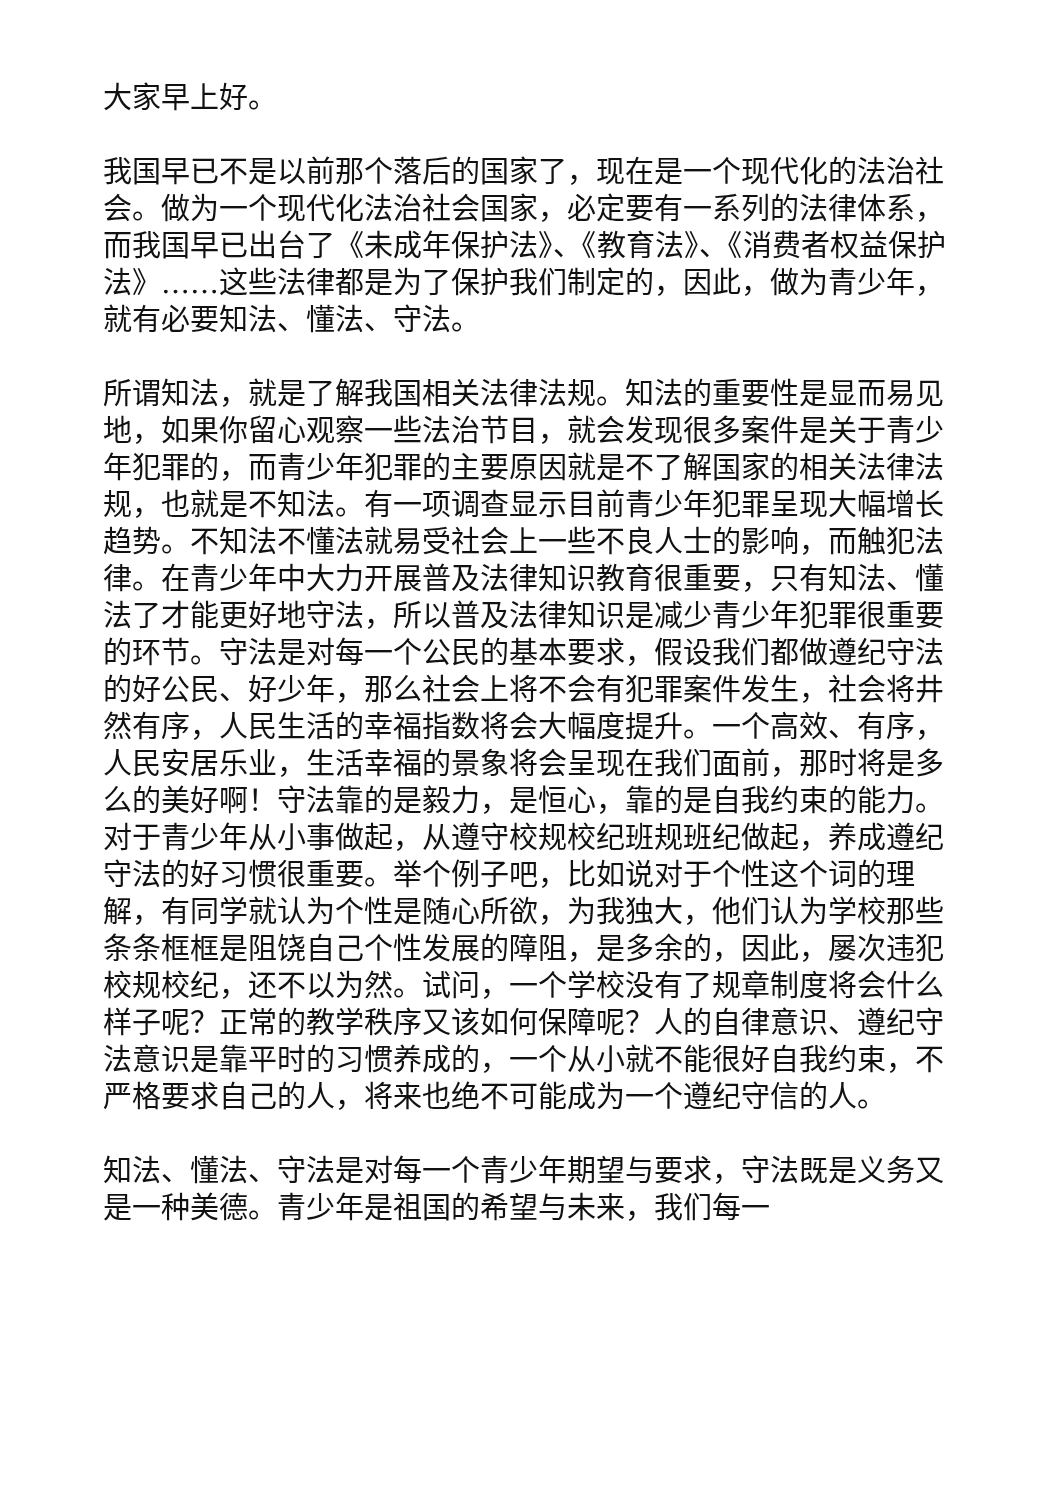大家早上好。
我国早已不是以前那个落后的国家了，现在是一个现代化的法治社会。做为一个现代化法治社会国家，必定要有一系列的法律体系，而我国早已出台了《未成年保护法》、《教育法》、《消费者权益保护法》……这些法律都是为了保护我们制定的，因此，做为青少年，就有必要知法、懂法、守法。
所谓知法，就是了解我国相关法律法规。知法的重要性是显而易见地，如果你留心观察一些法治节目，就会发现很多案件是关于青少年犯罪的，而青少年犯罪的主要原因就是不了解国家的相关法律法规，也就是不知法。有一项调查显示目前青少年犯罪呈现大幅增长趋势。不知法不懂法就易受社会上一些不良人士的影响，而触犯法律。在青少年中大力开展普及法律知识教育很重要，只有知法、懂法了才能更好地守法，所以普及法律知识是减少青少年犯罪很重要的环节。守法是对每一个公民的基本要求，假设我们都做遵纪守法的好公民、好少年，那么社会上将不会有犯罪案件发生，社会将井然有序，人民生活的幸福指数将会大幅度提升。一个高效、有序，人民安居乐业，生活幸福的景象将会呈现在我们面前，那时将是多么的美好啊！守法靠的是毅力，是恒心，靠的是自我约束的能力。对于青少年从小事做起，从遵守校规校纪班规班纪做起，养成遵纪守法的好习惯很重要。举个例子吧，比如说对于个性这个词的理解，有同学就认为个性是随心所欲，为我独大，他们认为学校那些条条框框是阻饶自己个性发展的障阻，是多余的，因此，屡次违犯校规校纪，还不以为然。试问，一个学校没有了规章制度将会什么样子呢？正常的教学秩序又该如何保障呢？人的自律意识、遵纪守法意识是靠平时的习惯养成的，一个从小就不能很好自我约束，不严格要求自己的人，将来也绝不可能成为一个遵纪守信的人。
知法、懂法、守法是对每一个青少年期望与要求，守法既是义务又是一种美德。青少年是祖国的希望与未来，我们每一